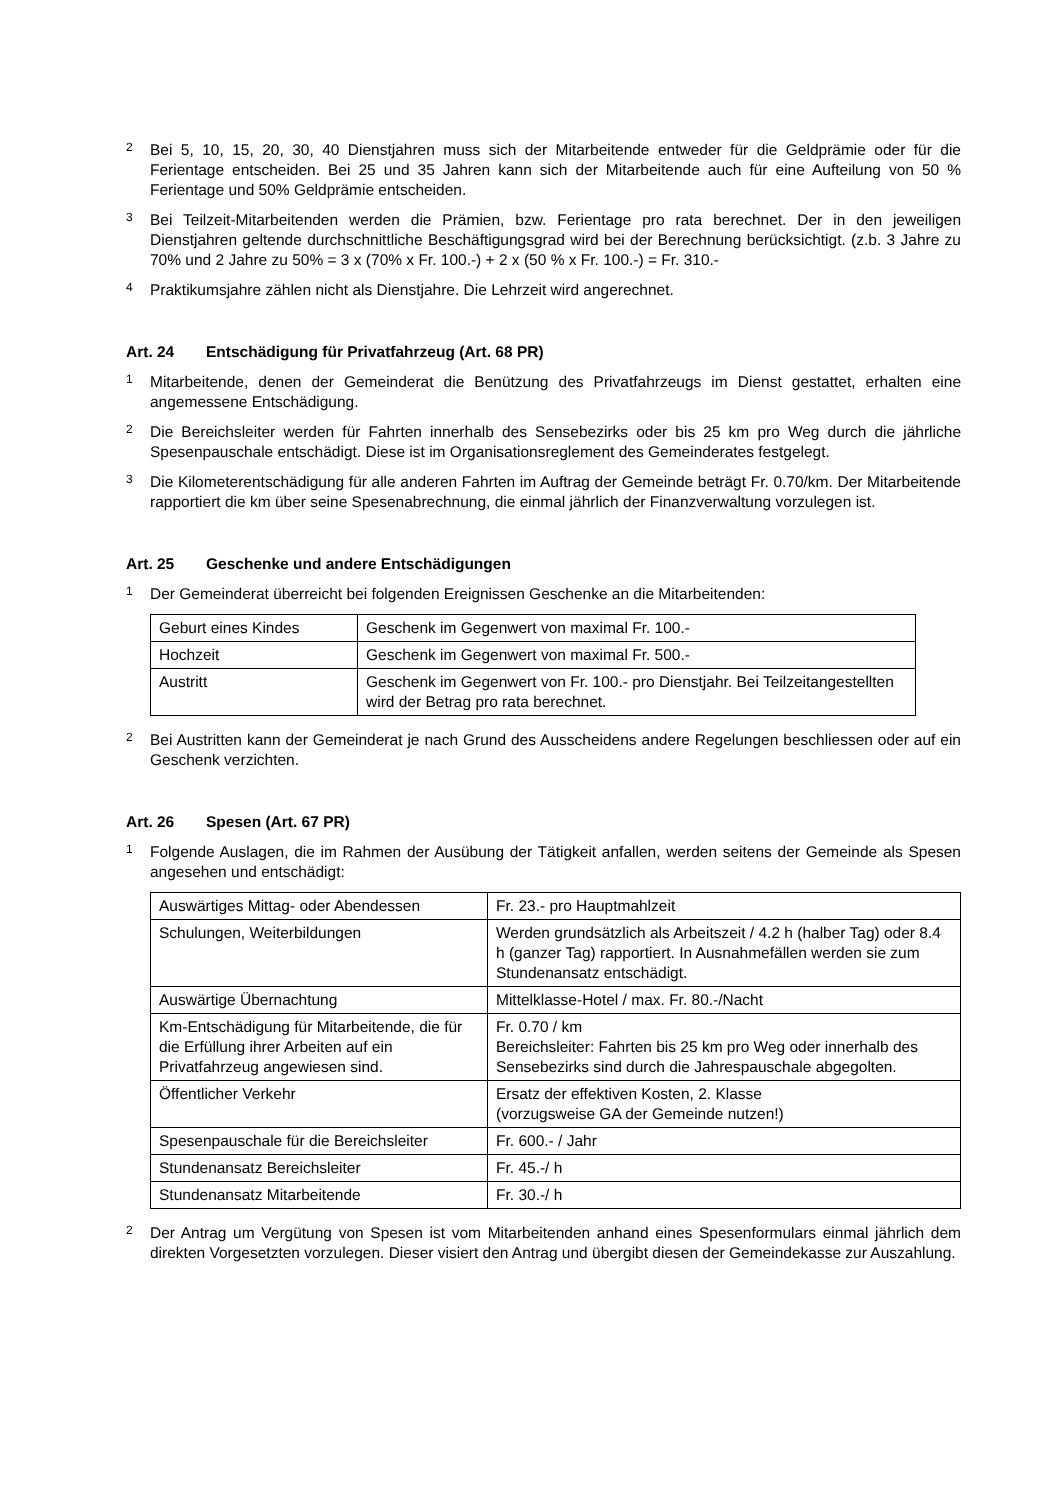2
Bei 5, 10, 15, 20, 30, 40 Dienstjahren muss sich der Mitarbeitende entweder für die Geldprämie oder für die Ferientage entscheiden. Bei 25 und 35 Jahren kann sich der Mitarbeitende auch für eine Aufteilung von 50 % Ferientage und 50% Geldprämie entscheiden.
3
Bei Teilzeit-Mitarbeitenden werden die Prämien, bzw. Ferientage pro rata berechnet. Der in den jeweiligen Dienstjahren geltende durchschnittliche Beschäftigungsgrad wird bei der Berechnung berücksichtigt. (z.b. 3 Jahre zu 70% und 2 Jahre zu 50% = 3 x (70% x Fr. 100.-) + 2 x (50 % x Fr. 100.-) = Fr. 310.-
4
Praktikumsjahre zählen nicht als Dienstjahre. Die Lehrzeit wird angerechnet.
Art. 24 Entschädigung für Privatfahrzeug (Art. 68 PR)
1
Mitarbeitende, denen der Gemeinderat die Benützung des Privatfahrzeugs im Dienst gestattet, erhalten eine angemessene Entschädigung.
2
Die Bereichsleiter werden für Fahrten innerhalb des Sensebezirks oder bis 25 km pro Weg durch die jährliche Spesenpauschale entschädigt. Diese ist im Organisationsreglement des Gemeinderates festgelegt.
3
Die Kilometerentschädigung für alle anderen Fahrten im Auftrag der Gemeinde beträgt Fr. 0.70/km. Der Mitarbeitende rapportiert die km über seine Spesenabrechnung, die einmal jährlich der Finanzverwaltung vorzulegen ist.
Art. 25 Geschenke und andere Entschädigungen
1
Der Gemeinderat überreicht bei folgenden Ereignissen Geschenke an die Mitarbeitenden:
| Geburt eines Kindes | Geschenk im Gegenwert von maximal Fr. 100.- |
| Hochzeit | Geschenk im Gegenwert von maximal Fr. 500.- |
| Austritt | Geschenk im Gegenwert von Fr. 100.- pro Dienstjahr. Bei Teilzeitangestellten wird der Betrag pro rata berechnet. |
2
Bei Austritten kann der Gemeinderat je nach Grund des Ausscheidens andere Regelungen beschliessen oder auf ein Geschenk verzichten.
Art. 26 Spesen (Art. 67 PR)
1
Folgende Auslagen, die im Rahmen der Ausübung der Tätigkeit anfallen, werden seitens der Gemeinde als Spesen angesehen und entschädigt:
| Auswärtiges Mittag- oder Abendessen | Fr. 23.- pro Hauptmahlzeit |
| Schulungen, Weiterbildungen | Werden grundsätzlich als Arbeitszeit / 4.2 h (halber Tag) oder 8.4 h (ganzer Tag) rapportiert. In Ausnahmefällen werden sie zum Stundenansatz entschädigt. |
| Auswärtige Übernachtung | Mittelklasse-Hotel / max. Fr. 80.-/Nacht |
| Km-Entschädigung für Mitarbeitende, die für die Erfüllung ihrer Arbeiten auf ein Privatfahrzeug angewiesen sind. | Fr. 0.70 / km Bereichsleiter: Fahrten bis 25 km pro Weg oder innerhalb des Sensebezirks sind durch die Jahrespauschale abgegolten. |
| Öffentlicher Verkehr | Ersatz der effektiven Kosten, 2. Klasse (vorzugsweise GA der Gemeinde nutzen!) |
| Spesenpauschale für die Bereichsleiter | Fr. 600.- / Jahr |
| Stundenansatz Bereichsleiter | Fr. 45.-/ h |
| Stundenansatz Mitarbeitende | Fr. 30.-/ h |
2
Der Antrag um Vergütung von Spesen ist vom Mitarbeitenden anhand eines Spesenformulars einmal jährlich dem direkten Vorgesetzten vorzulegen. Dieser visiert den Antrag und übergibt diesen der Gemeindekasse zur Auszahlung.